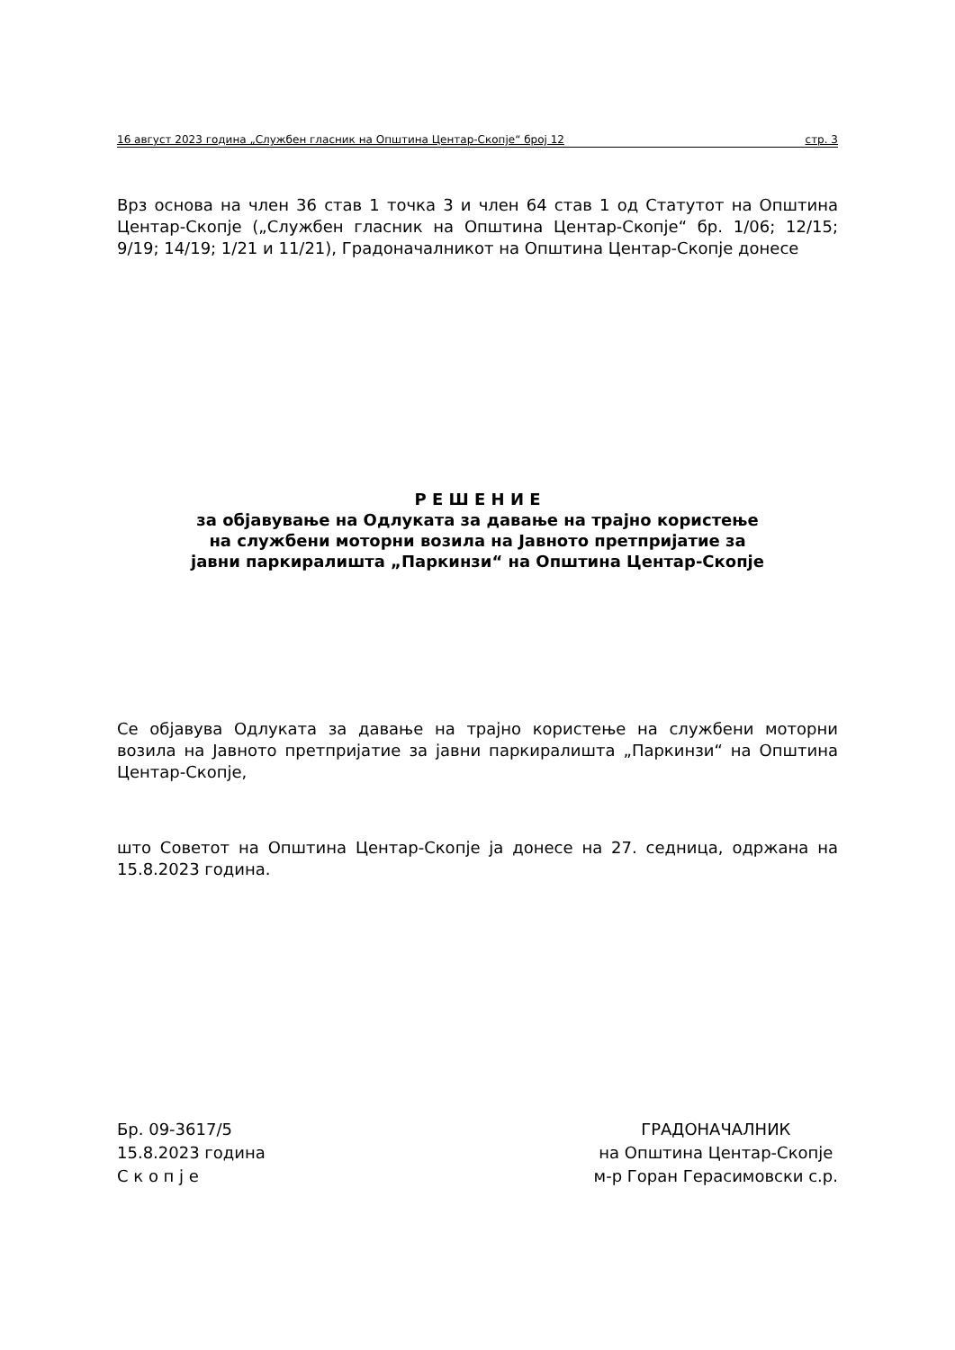16 август 2023 година „Службен гласник на Општина Центар-Скопје“ број 12 стр. 3
Врз основа на член 36 став 1 точка 3 и член 64 став 1 од Статутот на Општина Центар-Скопје („Службен гласник на Општина Центар-Скопје“ бр. 1/06; 12/15; 9/19; 14/19; 1/21 и 11/21), Градоначалникот на Општина Центар-Скопје донесе
Р Е Ш Е Н И Е
за објавување на Одлуката за давање на трајно користење
на службени моторни возила на Јавното претпријатие за
јавни паркиралишта „Паркинзи“ на Општина Центар-Скопје
Се објавува Одлуката за давање на трајно користење на службени моторни возила на Јавното претпријатие за јавни паркиралишта „Паркинзи“ на Општина Центар-Скопје,
што Советот на Општина Центар-Скопје ја донесе на 27. седница, одржана на 15.8.2023 година.
Бр. 09-3617/5
15.8.2023 година
С к о п ј е
ГРАДОНАЧАЛНИК
на Општина Центар-Скопје
м-р Горан Герасимовски с.р.